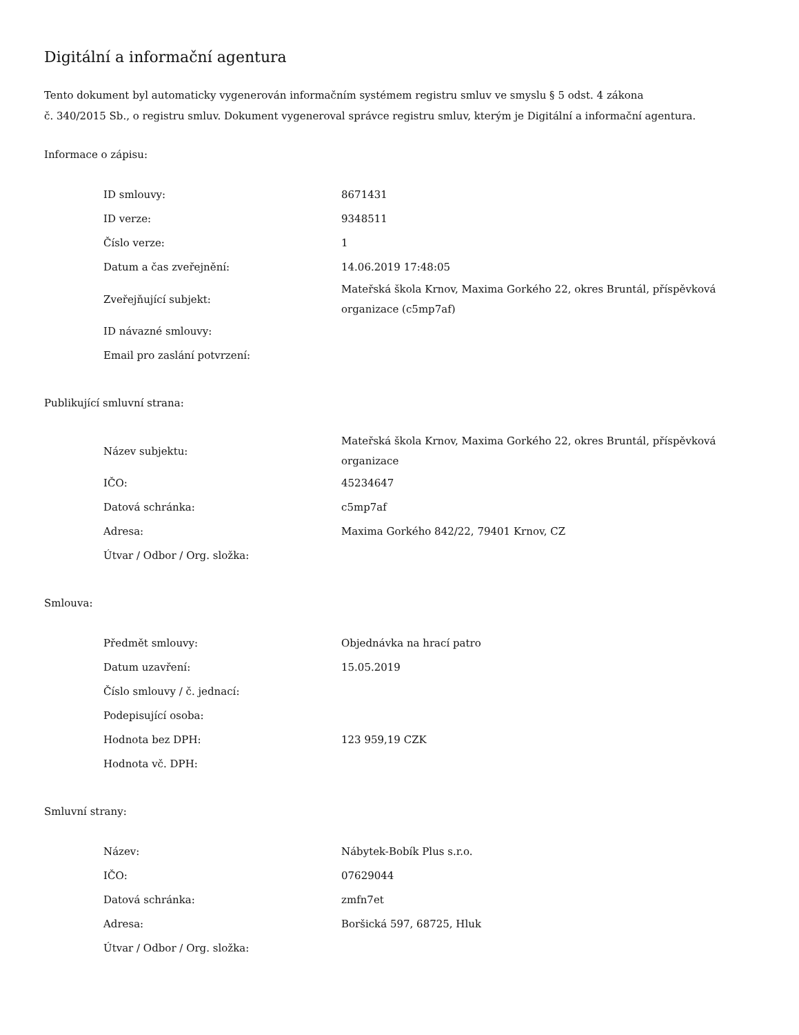Digitální a informační agentura
Tento dokument byl automaticky vygenerován informačním systémem registru smluv ve smyslu § 5 odst. 4 zákona
č. 340/2015 Sb., o registru smluv. Dokument vygeneroval správce registru smluv, kterým je Digitální a informační agentura.
Informace o zápisu:
| ID smlouvy: | 8671431 |
| ID verze: | 9348511 |
| Číslo verze: | 1 |
| Datum a čas zveřejnění: | 14.06.2019 17:48:05 |
| Zveřejňující subjekt: | Mateřská škola Krnov, Maxima Gorkého 22, okres Bruntál, příspěvková organizace (c5mp7af) |
| ID návazné smlouvy: | |
| Email pro zaslání potvrzení: | |
Publikující smluvní strana:
| Název subjektu: | Mateřská škola Krnov, Maxima Gorkého 22, okres Bruntál, příspěvková organizace |
| IČO: | 45234647 |
| Datová schránka: | c5mp7af |
| Adresa: | Maxima Gorkého 842/22, 79401 Krnov, CZ |
| Útvar / Odbor / Org. složka: | |
Smlouva:
| Předmět smlouvy: | Objednávka na hrací patro |
| Datum uzavření: | 15.05.2019 |
| Číslo smlouvy / č. jednací: | |
| Podepisující osoba: | |
| Hodnota bez DPH: | 123 959,19 CZK |
| Hodnota vč. DPH: | |
Smluvní strany:
| Název: | Nábytek-Bobík Plus s.r.o. |
| IČO: | 07629044 |
| Datová schránka: | zmfn7et |
| Adresa: | Boršická 597, 68725, Hluk |
| Útvar / Odbor / Org. složka: | |